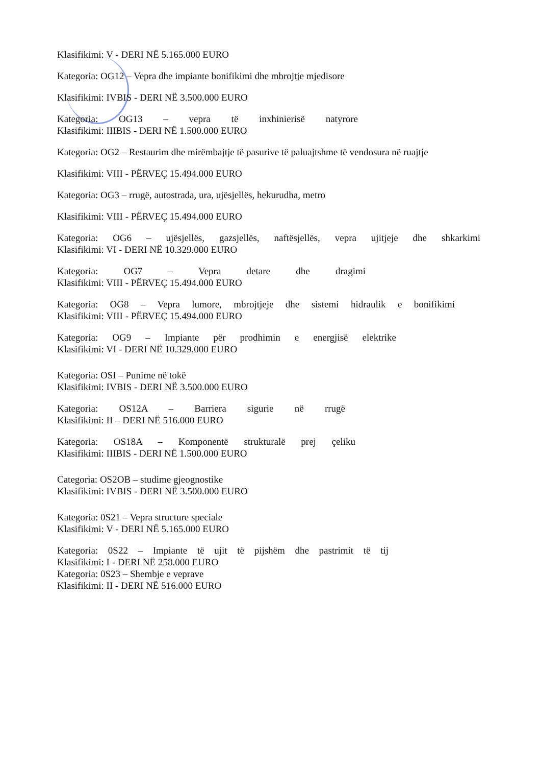Klasifikimi: V - DERI NË 5.165.000 EURO
Kategoria: OG12 – Vepra dhe impiante bonifikimi dhe mbrojtje mjedisore
Klasifikimi: IVBIS - DERI NË 3.500.000 EURO
Kategoria: OG13 – vepra të inxhinierisë natyrore
Klasifikimi: IIIBIS - DERI NË 1.500.000 EURO
Kategoria: OG2 – Restaurim dhe mirëmbajtje të pasurive të paluajtshme të vendosura në ruajtje
Klasifikimi: VIII - PËRVEÇ 15.494.000 EURO
Kategoria: OG3 – rrugë, autostrada, ura, ujësjellës, hekurudha, metro
Klasifikimi: VIII - PËRVEÇ 15.494.000 EURO
Kategoria: OG6 – ujësjellës, gazsjellës, naftësjellës, vepra ujitjeje dhe shkarkimi
Klasifikimi: VI - DERI NË 10.329.000 EURO
Kategoria: OG7 – Vepra detare dhe dragimi
Klasifikimi: VIII - PËRVEÇ 15.494.000 EURO
Kategoria: OG8 – Vepra lumore, mbrojtjeje dhe sistemi hidraulik e bonifikimi
Klasifikimi: VIII - PËRVEÇ 15.494.000 EURO
Kategoria: OG9 – Impiante për prodhimin e energjisë elektrike
Klasifikimi: VI - DERI NË 10.329.000 EURO
Kategoria: OSI – Punime në tokë
Klasifikimi: IVBIS - DERI NË 3.500.000 EURO
Kategoria: OS12A – Barriera sigurie në rrugë
Klasifikimi: II – DERI NË 516.000 EURO
Kategoria: OS18A – Komponentë strukturalë prej çeliku
Klasifikimi: IIIBIS - DERI NË 1.500.000 EURO
Categoria: OS2OB – studime gjeognostike
Klasifikimi: IVBIS - DERI NË 3.500.000 EURO
Kategoria: 0S21 – Vepra structure speciale
Klasifikimi: V - DERI NË 5.165.000 EURO
Kategoria: 0S22 – Impiante të ujit të pijshëm dhe pastrimit të tij
Klasifikimi: I - DERI NË 258.000 EURO
Kategoria: 0S23 – Shembje e veprave
Klasifikimi: II - DERI NË 516.000 EURO